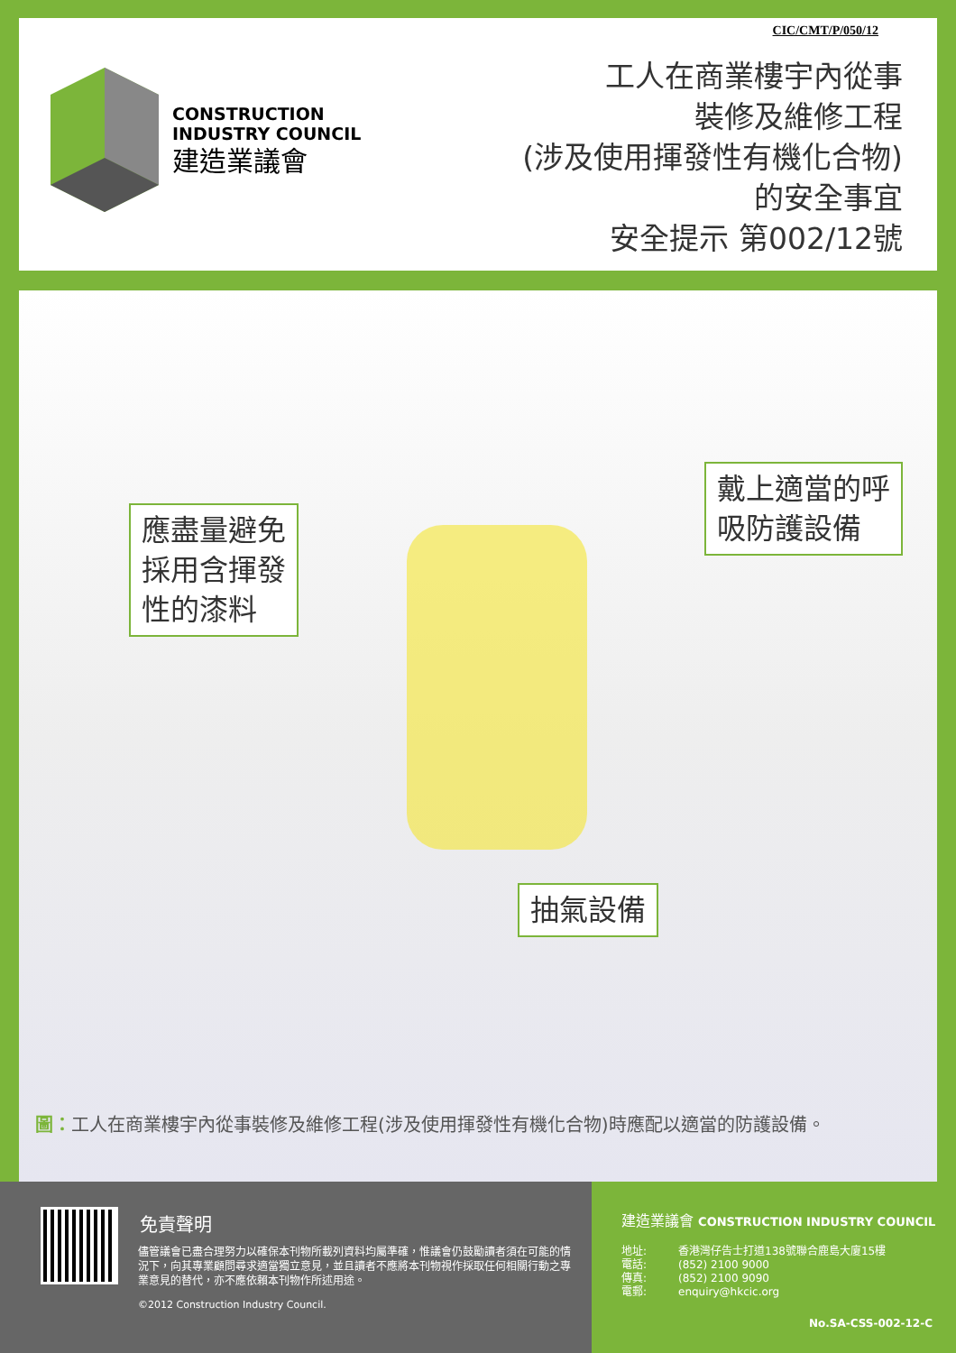CIC/CMT/P/050/12
CONSTRUCTION
INDUSTRY COUNCIL
建造業議會
工人在商業樓宇內從事
裝修及維修工程
(涉及使用揮發性有機化合物)
的安全事宜
安全提示 第002/12號
應盡量避免
採用含揮發
性的漆料
戴上適當的呼
吸防護設備
抽氣設備
圖：工人在商業樓宇內從事裝修及維修工程(涉及使用揮發性有機化合物)時應配以適當的防護設備。
免責聲明
儘管議會已盡合理努力以確保本刊物所載列資料均屬準確，惟議會仍鼓勵讀者須在可能的情況下，向其專業顧問尋求適當獨立意見，並且讀者不應將本刊物視作採取任何相關行動之專業意見的替代，亦不應依賴本刊物作所述用途。
©2012 Construction Industry Council.
建造業議會 CONSTRUCTION INDUSTRY COUNCIL
地址:
電話:
傳真:
電郵:
香港灣仔告士打道138號聯合鹿島大廈15樓
(852) 2100 9000
(852) 2100 9090
enquiry@hkcic.org
No.SA-CSS-002-12-C